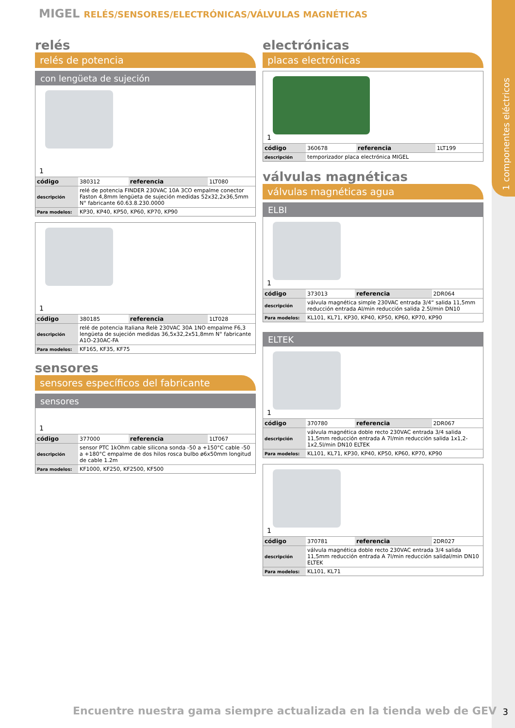1 componentes eléctricos
MIGEL RELÉS/SENSORES/ELECTRÓNICAS/VÁLVULAS MAGNÉTICAS
relés
relés de potencia
con lengüeta de sujeción
1
| código | 380312 | referencia | 1LT080 |
| descripción | relé de potencia FINDER 230VAC 10A 3CO empalme conector Faston 4,8mm lengüeta de sujeción medidas 52x32,2x36,5mm N° fabricante 60.63.8.230.0000 | | |
| Para modelos: | KP30, KP40, KP50, KP60, KP70, KP90 | | |
1
| código | 380185 | referencia | 1LT028 |
| descripción | relé de potencia Italiana Relè 230VAC 30A 1NO empalme F6,3 lengüeta de sujeción medidas 36,5x32,2x51,8mm N° fabricante A1O-230AC-FA | | |
| Para modelos: | KF165, KF35, KF75 | | |
sensores
sensores específicos del fabricante
sensores
1
| código | 377000 | referencia | 1LT067 |
| descripción | sensor PTC 1kOhm cable silicona sonda -50 a +150°C cable -50 a +180°C empalme de dos hilos rosca bulbo ø6x50mm longitud de cable 1.2m | | |
| Para modelos: | KF1000, KF250, KF2500, KF500 | | |
electrónicas
placas electrónicas
1
| código | 360678 | referencia | 1LT199 |
| descripción | temporizador placa electrónica MIGEL | | |
válvulas magnéticas
válvulas magnéticas agua
ELBI
1
| código | 373013 | referencia | 2DR064 |
| descripción | válvula magnética simple 230VAC entrada 3/4“ salida 11,5mm reducción entrada Al/min reducción salida 2.5l/min DN10 | | |
| Para modelos: | KL101, KL71, KP30, KP40, KP50, KP60, KP70, KP90 | | |
ELTEK
1
| código | 370780 | referencia | 2DR067 |
| descripción | válvula magnética doble recto 230VAC entrada 3/4 salida 11,5mm reducción entrada A 7l/min reducción salida 1x1,2-1x2,5l/min DN10 ELTEK | | |
| Para modelos: | KL101, KL71, KP30, KP40, KP50, KP60, KP70, KP90 | | |
1
| código | 370781 | referencia | 2DR027 |
| descripción | válvula magnética doble recto 230VAC entrada 3/4 salida 11,5mm reducción entrada A 7l/min reducción salidal/min DN10 ELTEK | | |
| Para modelos: | KL101, KL71 | | |
Encuentre nuestra gama siempre actualizada en la tienda web de GEV
3